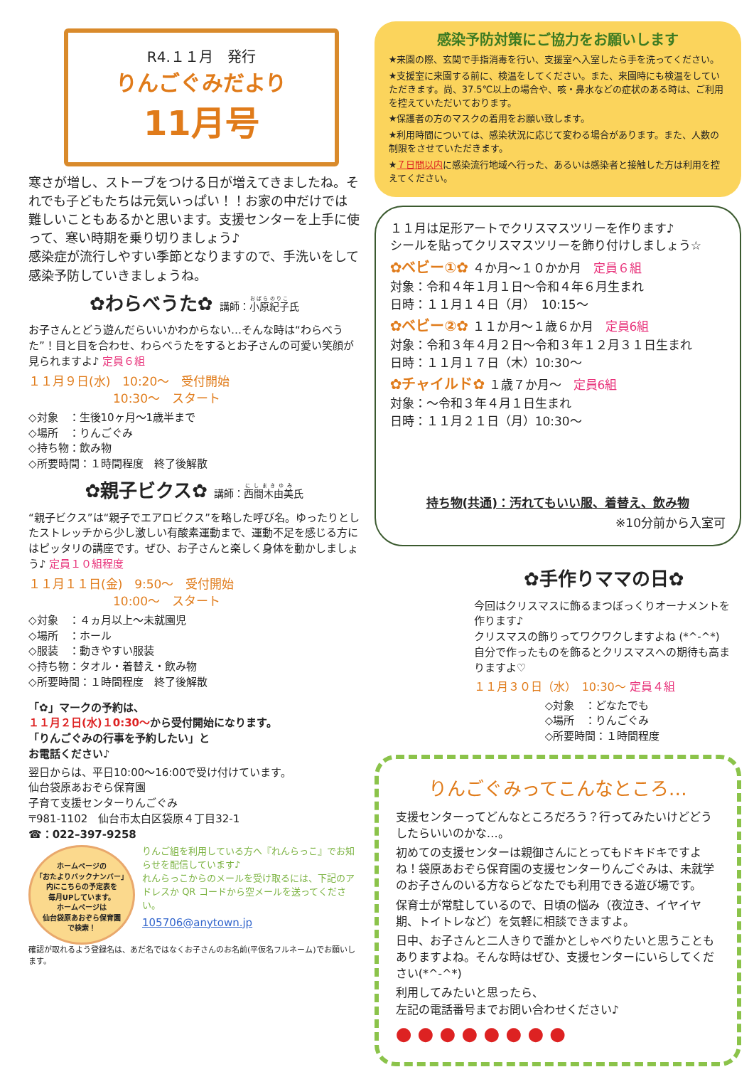R4.１１月　発行
りんごぐみだより
11月号
寒さが増し、ストーブをつける日が増えてきましたね。それでも子どもたちは元気いっぱい！！お家の中だけでは難しいこともあるかと思います。支援センターを上手に使って、寒い時期を乗り切りましょう♪
感染症が流行しやすい季節となりますので、手洗いをして感染予防していきましょうね。
✿わらべうた✿ 講師：小原紀子氏
お子さんとどう遊んだらいいかわからない…そんな時は“わらべうた”！目と目を合わせ、わらべうたをするとお子さんの可愛い笑顔が見られますよ♪ 定員６組
１１月９日(水)　10:20～　受付開始
　　　　　　　10:30～　スタート
◇対象　：生後10ヶ月～1歳半まで
◇場所　：りんごぐみ
◇持ち物：飲み物
◇所要時間：１時間程度　終了後解散
✿親子ビクス✿ 講師：西間木由美氏
“親子ビクス”は“親子でエアロビクス”を略した呼び名。ゆったりとしたストレッチから少し激しい有酸素運動まで、運動不足を感じる方にはピッタリの講座です。ぜひ、お子さんと楽しく身体を動かしましょう♪ 定員１０組程度
１１月１１日(金)　9:50～　受付開始
　　　　　　　10:00～　スタート
◇対象　：４ヵ月以上～未就園児
◇場所　：ホール
◇服装　：動きやすい服装
◇持ち物：タオル・着替え・飲み物
◇所要時間：１時間程度　終了後解散
「✿」マークの予約は、
１１月２日(水)１0:30～から受付開始になります。
「りんごぐみの行事を予約したい」と
お電話ください♪
翌日からは、平日10:00～16:00で受け付けています。
仙台袋原あおぞら保育園
子育て支援センターりんごぐみ
〒981-1102　仙台市太白区袋原４丁目32-1
☎：022–397-9258
ホームページの
「おたよりバックナンバー」
内にこちらの予定表を
毎月UPしています。
ホームページは
仙台袋原あおぞら保育園
で検索！
りんご組を利用している方へ『れんらっこ』でお知らせを配信しています♪
れんらっこからのメールを受け取るには、下記のアドレスか QR コードから空メールを送ってください。
105706@anytown.jp
確認が取れるよう登録名は、あだ名ではなくお子さんのお名前(平仮名フルネーム)でお願いします。
感染予防対策にご協力をお願いします
★来園の際、玄関で手指消毒を行い、支援室へ入室したら手を洗ってください。
★支援室に来園する前に、検温をしてください。また、来園時にも検温をしていただきます。尚、37.5℃以上の場合や、咳・鼻水などの症状のある時は、ご利用を控えていただいております。
★保護者の方のマスクの着用をお願い致します。
★利用時間については、感染状況に応じて変わる場合があります。また、人数の制限をさせていただきます。
★７日間以内に感染流行地域へ行った、あるいは感染者と接触した方は利用を控えてください。
１１月は足形アートでクリスマスツリーを作ります♪
シールを貼ってクリスマスツリーを飾り付けしましょう☆
✿ベビー①✿ ４か月～１０かか月　定員６組
対象：令和４年１月１日～令和４年６月生まれ
日時：１１月１４日（月）　10:15～
✿ベビー②✿ １１か月～１歳６か月　定員6組
対象：令和３年４月２日～令和３年１２月３１日生まれ
日時：１１月１７日（木）10:30～
✿チャイルド✿ １歳７か月～　定員6組
対象：～令和３年４月１日生まれ
日時：１１月２１日（月）10:30～
持ち物(共通)：汚れてもいい服、着替え、飲み物
※10分前から入室可
✿手作りママの日✿
今回はクリスマスに飾るまつぼっくりオーナメントを作ります♪
クリスマスの飾りってワクワクしますよね (*^-^*)
自分で作ったものを飾るとクリスマスへの期待も高まりますよ♡
１１月３０日（水）　10:30～ 定員４組
◇対象　：どなたでも
◇場所　：りんごぐみ
◇所要時間：１時間程度
りんごぐみってこんなところ…
支援センターってどんなところだろう？行ってみたいけどどうしたらいいのかな…。
初めての支援センターは親御さんにとってもドキドキですよね！袋原あおぞら保育園の支援センターりんごぐみは、未就学のお子さんのいる方ならどなたでも利用できる遊び場です。
保育士が常駐しているので、日頃の悩み（夜泣き、イヤイヤ期、トイトレなど）を気軽に相談できますよ。
日中、お子さんと二人きりで誰かとしゃべりたいと思うこともありますよね。そんな時はぜひ、支援センターにいらしてください(*^-^*)
利用してみたいと思ったら、
左記の電話番号までお問い合わせください♪
● ● ● ● ● ● ● ●